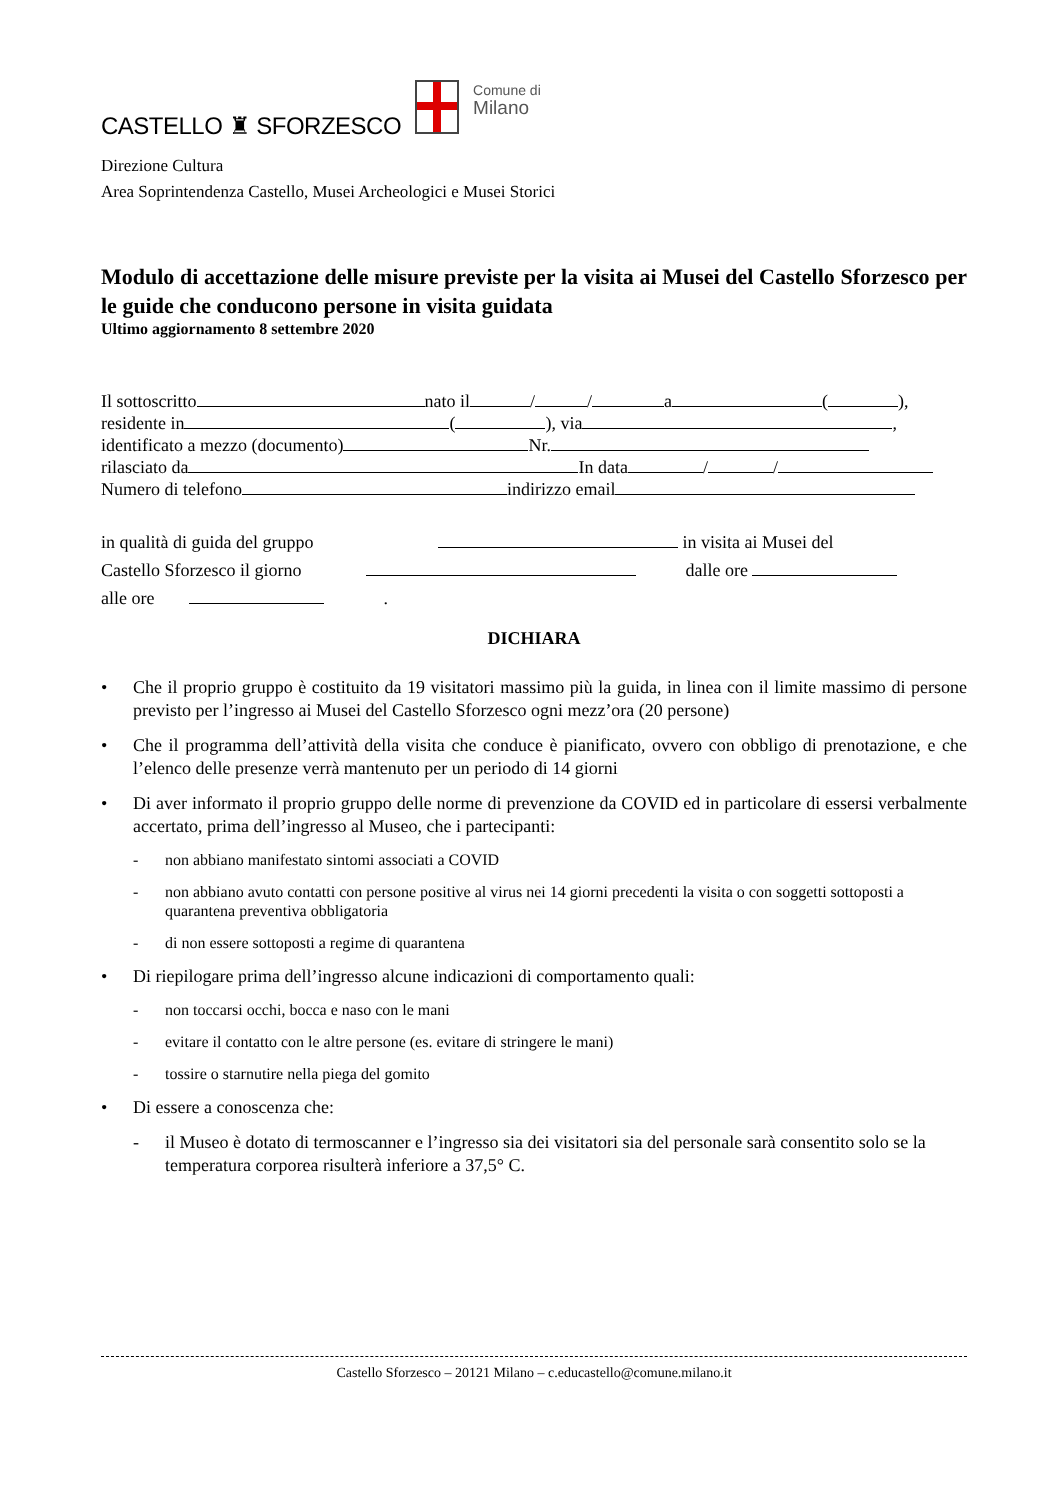CASTELLO ♜ SFORZESCO
Comune di
Milano
Direzione Cultura
Area Soprintendenza Castello, Musei Archeologici e Musei Storici
Modulo di accettazione delle misure previste per la visita ai Musei del Castello Sforzesco per le guide che conducono persone in visita guidata
Ultimo aggiornamento 8 settembre 2020
Il sottoscritto nato il / / a ( ),
residente in ( ), via ,
identificato a mezzo (documento) Nr.
rilasciato da In data / /
Numero di telefono indirizzo email
in qualità di guida del gruppo in visita ai Musei del
Castello Sforzesco il giorno dalle ore
alle ore .
DICHIARA
• Che il proprio gruppo è costituito da 19 visitatori massimo più la guida, in linea con il limite massimo di persone previsto per l’ingresso ai Musei del Castello Sforzesco ogni mezz’ora (20 persone)
• Che il programma dell’attività della visita che conduce è pianificato, ovvero con obbligo di prenotazione, e che l’elenco delle presenze verrà mantenuto per un periodo di 14 giorni
• Di aver informato il proprio gruppo delle norme di prevenzione da COVID ed in particolare di essersi verbalmente accertato, prima dell’ingresso al Museo, che i partecipanti:
- non abbiano manifestato sintomi associati a COVID
- non abbiano avuto contatti con persone positive al virus nei 14 giorni precedenti la visita o con soggetti sottoposti a quarantena preventiva obbligatoria
- di non essere sottoposti a regime di quarantena
• Di riepilogare prima dell’ingresso alcune indicazioni di comportamento quali:
- non toccarsi occhi, bocca e naso con le mani
- evitare il contatto con le altre persone (es. evitare di stringere le mani)
- tossire o starnutire nella piega del gomito
• Di essere a conoscenza che:
- il Museo è dotato di termoscanner e l’ingresso sia dei visitatori sia del personale sarà consentito solo se la temperatura corporea risulterà inferiore a 37,5° C.
Castello Sforzesco – 20121 Milano – c.educastello@comune.milano.it